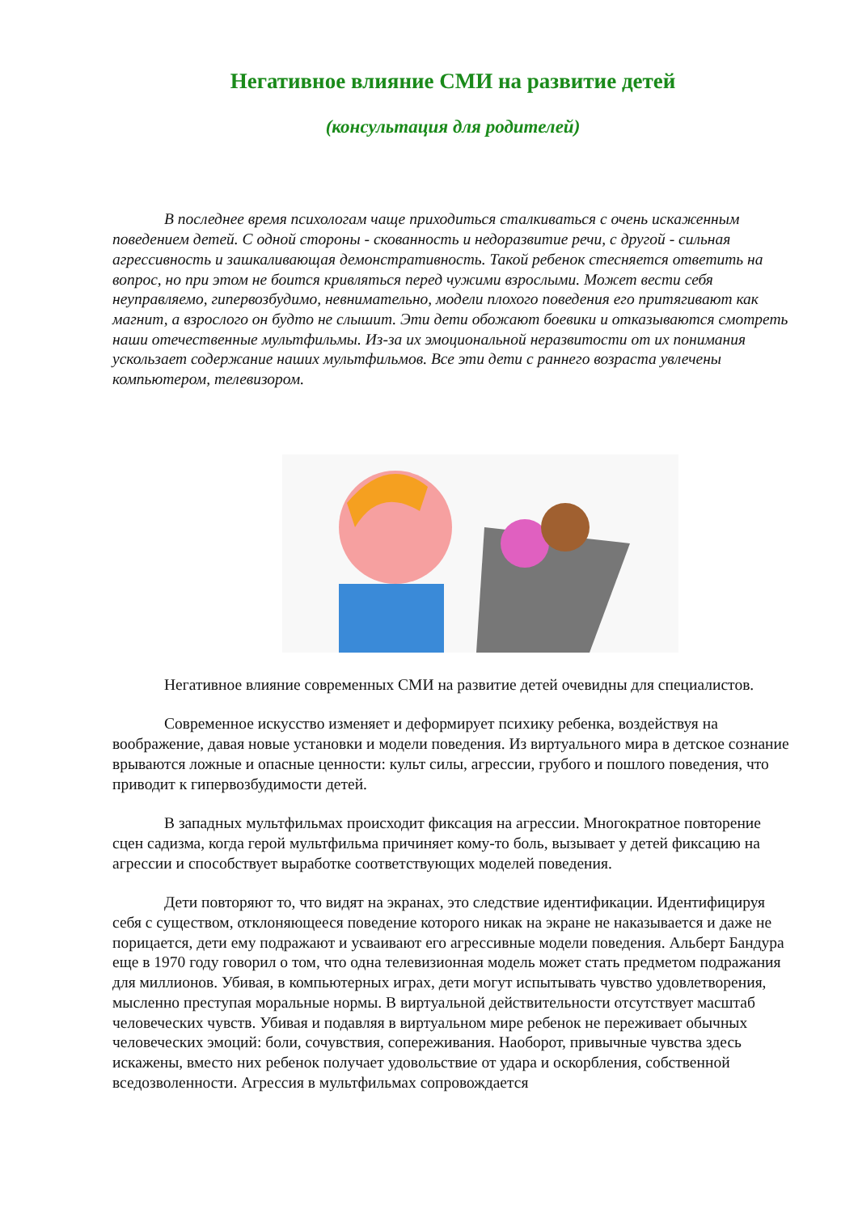Негативное влияние СМИ на развитие детей
(консультация для родителей)
В последнее время психологам чаще приходиться сталкиваться с очень искаженным поведением детей. С одной стороны - скованность и недоразвитие речи, с другой - сильная агрессивность и зашкаливающая демонстративность. Такой ребенок стесняется ответить на вопрос, но при этом не боится кривляться перед чужими взрослыми. Может вести себя неуправляемо, гипервозбудимо, невнимательно, модели плохого поведения его притягивают как магнит, а взрослого он будто не слышит. Эти дети обожают боевики и отказываются смотреть наши отечественные мультфильмы. Из-за их эмоциональной неразвитости от их понимания ускользает содержание наших мультфильмов. Все эти дети с раннего возраста увлечены компьютером, телевизором.
Негативное влияние современных СМИ на развитие детей очевидны для специалистов.
Современное искусство изменяет и деформирует психику ребенка, воздействуя на воображение, давая новые установки и модели поведения. Из виртуального мира в детское сознание врываются ложные и опасные ценности: культ силы, агрессии, грубого и пошлого поведения, что приводит к гипервозбудимости детей.
В западных мультфильмах происходит фиксация на агрессии. Многократное повторение сцен садизма, когда герой мультфильма причиняет кому-то боль, вызывает у детей фиксацию на агрессии и способствует выработке соответствующих моделей поведения.
Дети повторяют то, что видят на экранах, это следствие идентификации. Идентифицируя себя с существом, отклоняющееся поведение которого никак на экране не наказывается и даже не порицается, дети ему подражают и усваивают его агрессивные модели поведения. Альберт Бандура еще в 1970 году говорил о том, что одна телевизионная модель может стать предметом подражания для миллионов. Убивая, в компьютерных играх, дети могут испытывать чувство удовлетворения, мысленно преступая моральные нормы. В виртуальной действительности отсутствует масштаб человеческих чувств. Убивая и подавляя в виртуальном мире ребенок не переживает обычных человеческих эмоций: боли, сочувствия, сопереживания. Наоборот, привычные чувства здесь искажены, вместо них ребенок получает удовольствие от удара и оскорбления, собственной вседозволенности. Агрессия в мультфильмах сопровождается